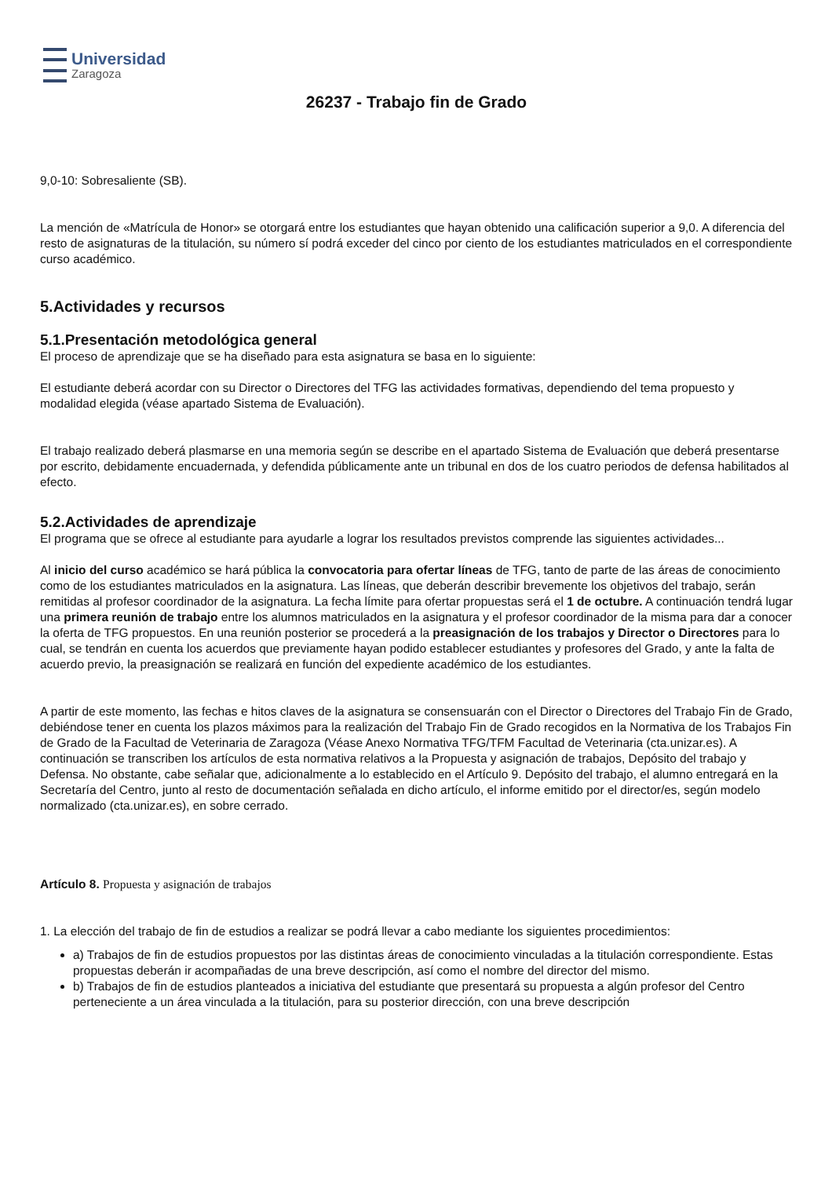Universidad
Zaragoza
26237 - Trabajo fin de Grado
9,0-10: Sobresaliente (SB).
La mención de «Matrícula de Honor» se otorgará entre los estudiantes que hayan obtenido una calificación superior a 9,0. A diferencia del resto de asignaturas de la titulación, su número sí podrá exceder del cinco por ciento de los estudiantes matriculados en el correspondiente curso académico.
5.Actividades y recursos
5.1.Presentación metodológica general
El proceso de aprendizaje que se ha diseñado para esta asignatura se basa en lo siguiente:
El estudiante deberá acordar con su Director o Directores del TFG las actividades formativas, dependiendo del tema propuesto y modalidad elegida (véase apartado Sistema de Evaluación).
El trabajo realizado deberá plasmarse en una memoria según se describe en el apartado Sistema de Evaluación que deberá presentarse por escrito, debidamente encuadernada, y defendida públicamente ante un tribunal en dos de los cuatro periodos de defensa habilitados al efecto.
5.2.Actividades de aprendizaje
El programa que se ofrece al estudiante para ayudarle a lograr los resultados previstos comprende las siguientes actividades...
Al inicio del curso académico se hará pública la convocatoria para ofertar líneas de TFG, tanto de parte de las áreas de conocimiento como de los estudiantes matriculados en la asignatura. Las líneas, que deberán describir brevemente los objetivos del trabajo, serán remitidas al profesor coordinador de la asignatura. La fecha límite para ofertar propuestas será el 1 de octubre. A continuación tendrá lugar una primera reunión de trabajo entre los alumnos matriculados en la asignatura y el profesor coordinador de la misma para dar a conocer la oferta de TFG propuestos. En una reunión posterior se procederá a la preasignación de los trabajos y Director o Directores para lo cual, se tendrán en cuenta los acuerdos que previamente hayan podido establecer estudiantes y profesores del Grado, y ante la falta de acuerdo previo, la preasignación se realizará en función del expediente académico de los estudiantes.
A partir de este momento, las fechas e hitos claves de la asignatura se consensuarán con el Director o Directores del Trabajo Fin de Grado, debiéndose tener en cuenta los plazos máximos para la realización del Trabajo Fin de Grado recogidos en la Normativa de los Trabajos Fin de Grado de la Facultad de Veterinaria de Zaragoza (Véase Anexo Normativa TFG/TFM Facultad de Veterinaria (cta.unizar.es). A continuación se transcriben los artículos de esta normativa relativos a la Propuesta y asignación de trabajos, Depósito del trabajo y Defensa. No obstante, cabe señalar que, adicionalmente a lo establecido en el Artículo 9. Depósito del trabajo, el alumno entregará en la Secretaría del Centro, junto al resto de documentación señalada en dicho artículo, el informe emitido por el director/es, según modelo normalizado (cta.unizar.es), en sobre cerrado.
Artículo 8. Propuesta y asignación de trabajos
1. La elección del trabajo de fin de estudios a realizar se podrá llevar a cabo mediante los siguientes procedimientos:
a) Trabajos de fin de estudios propuestos por las distintas áreas de conocimiento vinculadas a la titulación correspondiente. Estas propuestas deberán ir acompañadas de una breve descripción, así como el nombre del director del mismo.
b) Trabajos de fin de estudios planteados a iniciativa del estudiante que presentará su propuesta a algún profesor del Centro perteneciente a un área vinculada a la titulación, para su posterior dirección, con una breve descripción